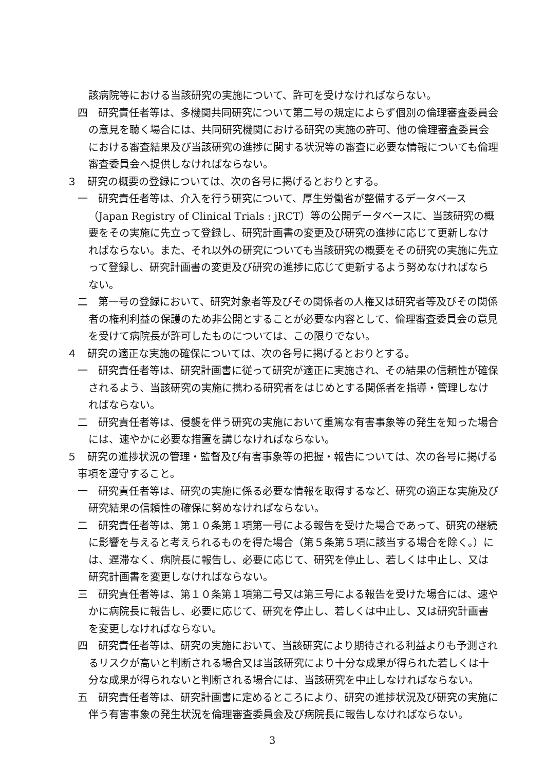該病院等における当該研究の実施について、許可を受けなければならない。
四　研究責任者等は、多機関共同研究について第二号の規定によらず個別の倫理審査委員会の意見を聴く場合には、共同研究機関における研究の実施の許可、他の倫理審査委員会における審査結果及び当該研究の進捗に関する状況等の審査に必要な情報についても倫理審査委員会へ提供しなければならない。
３　研究の概要の登録については、次の各号に掲げるとおりとする。
一　研究責任者等は、介入を行う研究について、厚生労働省が整備するデータベース（Japan Registry of Clinical Trials : jRCT）等の公開データベースに、当該研究の概要をその実施に先立って登録し、研究計画書の変更及び研究の進捗に応じて更新しなければならない。また、それ以外の研究についても当該研究の概要をその研究の実施に先立って登録し、研究計画書の変更及び研究の進捗に応じて更新するよう努めなければならない。
二　第一号の登録において、研究対象者等及びその関係者の人権又は研究者等及びその関係者の権利利益の保護のため非公開とすることが必要な内容として、倫理審査委員会の意見を受けて病院長が許可したものについては、この限りでない。
４　研究の適正な実施の確保については、次の各号に掲げるとおりとする。
一　研究責任者等は、研究計画書に従って研究が適正に実施され、その結果の信頼性が確保されるよう、当該研究の実施に携わる研究者をはじめとする関係者を指導・管理しなければならない。
二　研究責任者等は、侵襲を伴う研究の実施において重篤な有害事象等の発生を知った場合には、速やかに必要な措置を講じなければならない。
５　研究の進捗状況の管理・監督及び有害事象等の把握・報告については、次の各号に掲げる事項を遵守すること。
一　研究責任者等は、研究の実施に係る必要な情報を取得するなど、研究の適正な実施及び研究結果の信頼性の確保に努めなければならない。
二　研究責任者等は、第１０条第１項第一号による報告を受けた場合であって、研究の継続に影響を与えると考えられるものを得た場合（第５条第５項に該当する場合を除く。）には、遅滞なく、病院長に報告し、必要に応じて、研究を停止し、若しくは中止し、又は研究計画書を変更しなければならない。
三　研究責任者等は、第１０条第１項第二号又は第三号による報告を受けた場合には、速やかに病院長に報告し、必要に応じて、研究を停止し、若しくは中止し、又は研究計画書を変更しなければならない。
四　研究責任者等は、研究の実施において、当該研究により期待される利益よりも予測されるリスクが高いと判断される場合又は当該研究により十分な成果が得られた若しくは十分な成果が得られないと判断される場合には、当該研究を中止しなければならない。
五　研究責任者等は、研究計画書に定めるところにより、研究の進捗状況及び研究の実施に伴う有害事象の発生状況を倫理審査委員会及び病院長に報告しなければならない。
3